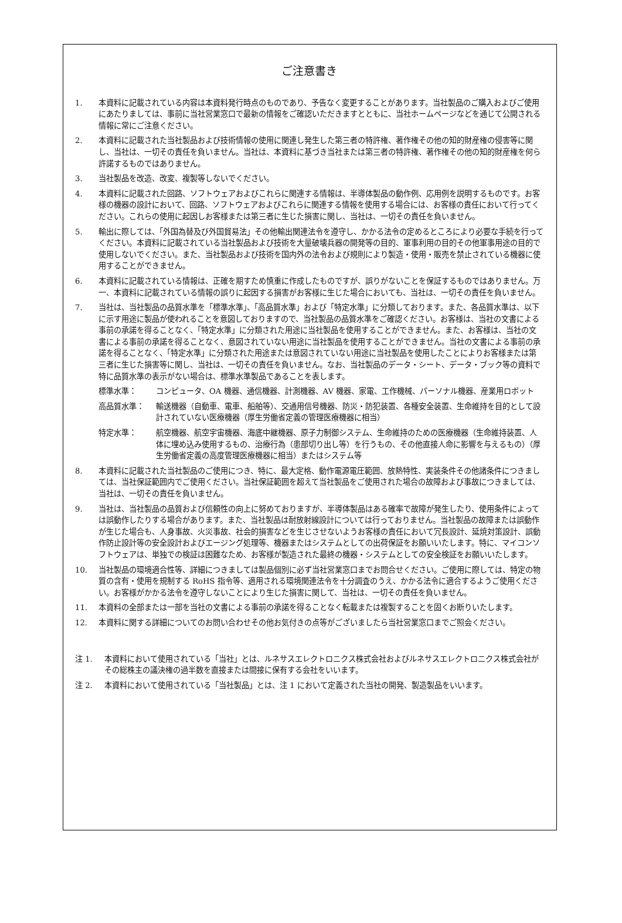ご注意書き
1. 本資料に記載されている内容は本資料発行時点のものであり、予告なく変更することがあります。当社製品のご購入およびご使用にあたりましては、事前に当社営業窓口で最新の情報をご確認いただきますとともに、当社ホームページなどを通じて公開される情報に常にご注意ください。
2. 本資料に記載された当社製品および技術情報の使用に関連し発生した第三者の特許権、著作権その他の知的財産権の侵害等に関し、当社は、一切その責任を負いません。当社は、本資料に基づき当社または第三者の特許権、著作権その他の知的財産権を何ら許諾するものではありません。
3. 当社製品を改造、改変、複製等しないでください。
4. 本資料に記載された回路、ソフトウェアおよびこれらに関連する情報は、半導体製品の動作例、応用例を説明するものです。お客様の機器の設計において、回路、ソフトウェアおよびこれらに関連する情報を使用する場合には、お客様の責任において行ってください。これらの使用に起因しお客様または第三者に生じた損害に関し、当社は、一切その責任を負いません。
5. 輸出に際しては、「外国為替及び外国貿易法」その他輸出関連法令を遵守し、かかる法令の定めるところにより必要な手続を行ってください。本資料に記載されている当社製品および技術を大量破壊兵器の開発等の目的、軍事利用の目的その他軍事用途の目的で使用しないでください。また、当社製品および技術を国内外の法令および規則により製造・使用・販売を禁止されている機器に使用することができません。
6. 本資料に記載されている情報は、正確を期すため慎重に作成したものですが、誤りがないことを保証するものではありません。万一、本資料に記載されている情報の誤りに起因する損害がお客様に生じた場合においても、当社は、一切その責任を負いません。
7. 当社は、当社製品の品質水準を「標準水準」、「高品質水準」および「特定水準」に分類しております。また、各品質水準は、以下に示す用途に製品が使われることを意図しておりますので、当社製品の品質水準をご確認ください。お客様は、当社の文書による事前の承諾を得ることなく、「特定水準」に分類された用途に当社製品を使用することができません。また、お客様は、当社の文書による事前の承諾を得ることなく、意図されていない用途に当社製品を使用することができません。当社の文書による事前の承諾を得ることなく、「特定水準」に分類された用途または意図されていない用途に当社製品を使用したことによりお客様または第三者に生じた損害等に関し、当社は、一切その責任を負いません。なお、当社製品のデータ・シート、データ・ブック等の資料で特に品質水準の表示がない場合は、標準水準製品であることを表します。
標準水準： コンピュータ、OA 機器、通信機器、計測機器、AV 機器、家電、工作機械、パーソナル機器、産業用ロボット
高品質水準： 輸送機器（自動車、電車、船舶等）、交通用信号機器、防災・防犯装置、各種安全装置、生命維持を目的として設計されていない医療機器（厚生労働省定義の管理医療機器に相当）
特定水準： 航空機器、航空宇宙機器、海底中継機器、原子力制御システム、生命維持のための医療機器（生命維持装置、人体に埋め込み使用するもの、治療行為（患部切り出し等）を行うもの、その他直接人命に影響を与えるもの）（厚生労働省定義の高度管理医療機器に相当）またはシステム等
8. 本資料に記載された当社製品のご使用につき、特に、最大定格、動作電源電圧範囲、放熱特性、実装条件その他諸条件につきましては、当社保証範囲内でご使用ください。当社保証範囲を超えて当社製品をご使用された場合の故障および事故につきましては、当社は、一切その責任を負いません。
9. 当社は、当社製品の品質および信頼性の向上に努めておりますが、半導体製品はある確率で故障が発生したり、使用条件によっては誤動作したりする場合があります。また、当社製品は耐放射線設計については行っておりません。当社製品の故障または誤動作が生じた場合も、人身事故、火災事故、社会的損害などを生じさせないようお客様の責任において冗長設計、延焼対策設計、誤動作防止設計等の安全設計およびエージング処理等、機器またはシステムとしての出荷保証をお願いいたします。特に、マイコンソフトウェアは、単独での検証は困難なため、お客様が製造された最終の機器・システムとしての安全検証をお願いいたします。
10. 当社製品の環境適合性等、詳細につきましては製品個別に必ず当社営業窓口までお問合せください。ご使用に際しては、特定の物質の含有・使用を規制する RoHS 指令等、適用される環境関連法令を十分調査のうえ、かかる法令に適合するようご使用ください。お客様がかかる法令を遵守しないことにより生じた損害に関して、当社は、一切その責任を負いません。
11. 本資料の全部または一部を当社の文書による事前の承諾を得ることなく転載または複製することを固くお断りいたします。
12. 本資料に関する詳細についてのお問い合わせその他お気付きの点等がございましたら当社営業窓口までご照会ください。
注 1. 本資料において使用されている「当社」とは、ルネサスエレクトロニクス株式会社およびルネサスエレクトロニクス株式会社がその総株主の議決権の過半数を直接または間接に保有する会社をいいます。
注 2. 本資料において使用されている「当社製品」とは、注 1 において定義された当社の開発、製造製品をいいます。